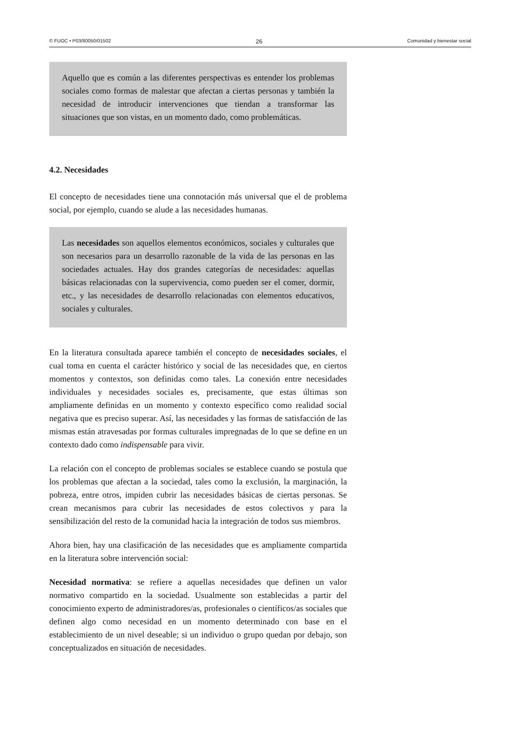© FUOC • P03/80050/01502 26 Comunidad y bienestar social
Aquello que es común a las diferentes perspectivas es entender los problemas sociales como formas de malestar que afectan a ciertas personas y también la necesidad de introducir intervenciones que tiendan a transformar las situaciones que son vistas, en un momento dado, como problemáticas.
4.2. Necesidades
El concepto de necesidades tiene una connotación más universal que el de problema social, por ejemplo, cuando se alude a las necesidades humanas.
Las necesidades son aquellos elementos económicos, sociales y culturales que son necesarios para un desarrollo razonable de la vida de las personas en las sociedades actuales. Hay dos grandes categorías de necesidades: aquellas básicas relacionadas con la supervivencia, como pueden ser el comer, dormir, etc., y las necesidades de desarrollo relacionadas con elementos educativos, sociales y culturales.
En la literatura consultada aparece también el concepto de necesidades sociales, el cual toma en cuenta el carácter histórico y social de las necesidades que, en ciertos momentos y contextos, son definidas como tales. La conexión entre necesidades individuales y necesidades sociales es, precisamente, que estas últimas son ampliamente definidas en un momento y contexto específico como realidad social negativa que es preciso superar. Así, las necesidades y las formas de satisfacción de las mismas están atravesadas por formas culturales impregnadas de lo que se define en un contexto dado como indispensable para vivir.
La relación con el concepto de problemas sociales se establece cuando se postula que los problemas que afectan a la sociedad, tales como la exclusión, la marginación, la pobreza, entre otros, impiden cubrir las necesidades básicas de ciertas personas. Se crean mecanismos para cubrir las necesidades de estos colectivos y para la sensibilización del resto de la comunidad hacia la integración de todos sus miembros.
Ahora bien, hay una clasificación de las necesidades que es ampliamente compartida en la literatura sobre intervención social:
Necesidad normativa: se refiere a aquellas necesidades que definen un valor normativo compartido en la sociedad. Usualmente son establecidas a partir del conocimiento experto de administradores/as, profesionales o científicos/as sociales que definen algo como necesidad en un momento determinado con base en el establecimiento de un nivel deseable; si un individuo o grupo quedan por debajo, son conceptualizados en situación de necesidades.